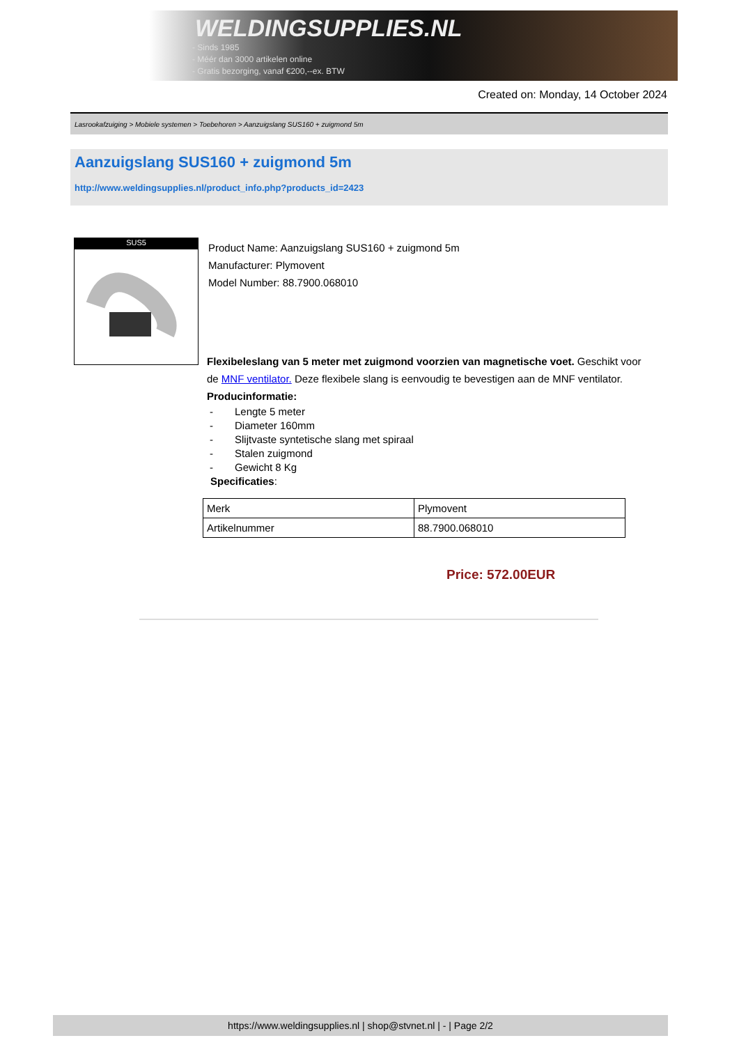WELDINGSUPPLIES.NL
- Sinds 1985
- Méér dan 3000 artikelen online
- Gratis bezorging, vanaf €200,--ex. BTW
Created on: Monday, 14 October 2024
Lasrookafzuiging > Mobiele systemen > Toebehoren > Aanzuigslang SUS160 + zuigmond 5m
Aanzuigslang SUS160 + zuigmond 5m
http://www.weldingsupplies.nl/product_info.php?products_id=2423
SUS5
Product Name: Aanzuigslang SUS160 + zuigmond 5m
Manufacturer: Plymovent
Model Number: 88.7900.068010
Flexibeleslang van 5 meter met zuigmond voorzien van magnetische voet. Geschikt voor de MNF ventilator. Deze flexibele slang is eenvoudig te bevestigen aan de MNF ventilator. Producinformatie:
- Lengte 5 meter
- Diameter 160mm
- Slijtvaste syntetische slang met spiraal
- Stalen zuigmond
- Gewicht 8 Kg
Specificaties:
| Merk | Plymovent |
| Artikelnummer | 88.7900.068010 |
Price: 572.00EUR
https://www.weldingsupplies.nl | shop@stvnet.nl | - | Page 2/2